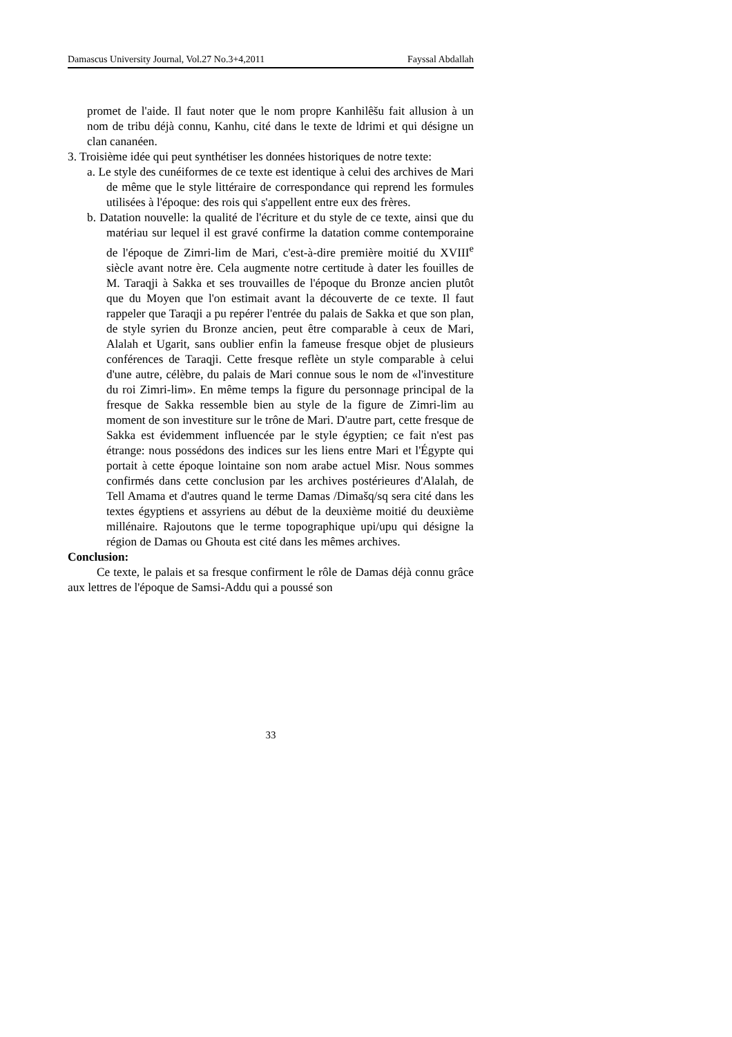Damascus University Journal, Vol.27 No.3+4,2011 Fayssal Abdallah
promet de l'aide. Il faut noter que le nom propre Kanhilêšu fait allusion à un nom de tribu déjà connu, Kanhu, cité dans le texte de ldrimi et qui désigne un clan cananéen.
3. Troisième idée qui peut synthétiser les données historiques de notre texte:
a. Le style des cunéiformes de ce texte est identique à celui des archives de Mari de même que le style littéraire de correspondance qui reprend les formules utilisées à l'époque: des rois qui s'appellent entre eux des frères.
b. Datation nouvelle: la qualité de l'écriture et du style de ce texte, ainsi que du matériau sur lequel il est gravé confirme la datation comme contemporaine de l'époque de Zimri-lim de Mari, c'est-à-dire première moitié du XVIII<sup>e</sup> siècle avant notre ère. Cela augmente notre certitude à dater les fouilles de M. Taraqji à Sakka et ses trouvailles de l'époque du Bronze ancien plutôt que du Moyen que l'on estimait avant la découverte de ce texte. Il faut rappeler que Taraqji a pu repérer l'entrée du palais de Sakka et que son plan, de style syrien du Bronze ancien, peut être comparable à ceux de Mari, Alalah et Ugarit, sans oublier enfin la fameuse fresque objet de plusieurs conférences de Taraqji. Cette fresque reflète un style comparable à celui d'une autre, célèbre, du palais de Mari connue sous le nom de «l'investiture du roi Zimri-lim». En même temps la figure du personnage principal de la fresque de Sakka ressemble bien au style de la figure de Zimri-lim au moment de son investiture sur le trône de Mari. D'autre part, cette fresque de Sakka est évidemment influencée par le style égyptien; ce fait n'est pas étrange: nous possédons des indices sur les liens entre Mari et l'Égypte qui portait à cette époque lointaine son nom arabe actuel Misr. Nous sommes confirmés dans cette conclusion par les archives postérieures d'Alalah, de Tell Amama et d'autres quand le terme Damas /Dimašq/sq sera cité dans les textes égyptiens et assyriens au début de la deuxième moitié du deuxième millénaire. Rajoutons que le terme topographique upi/upu qui désigne la région de Damas ou Ghouta est cité dans les mêmes archives.
Conclusion:
Ce texte, le palais et sa fresque confirment le rôle de Damas déjà connu grâce aux lettres de l'époque de Samsi-Addu qui a poussé son
33